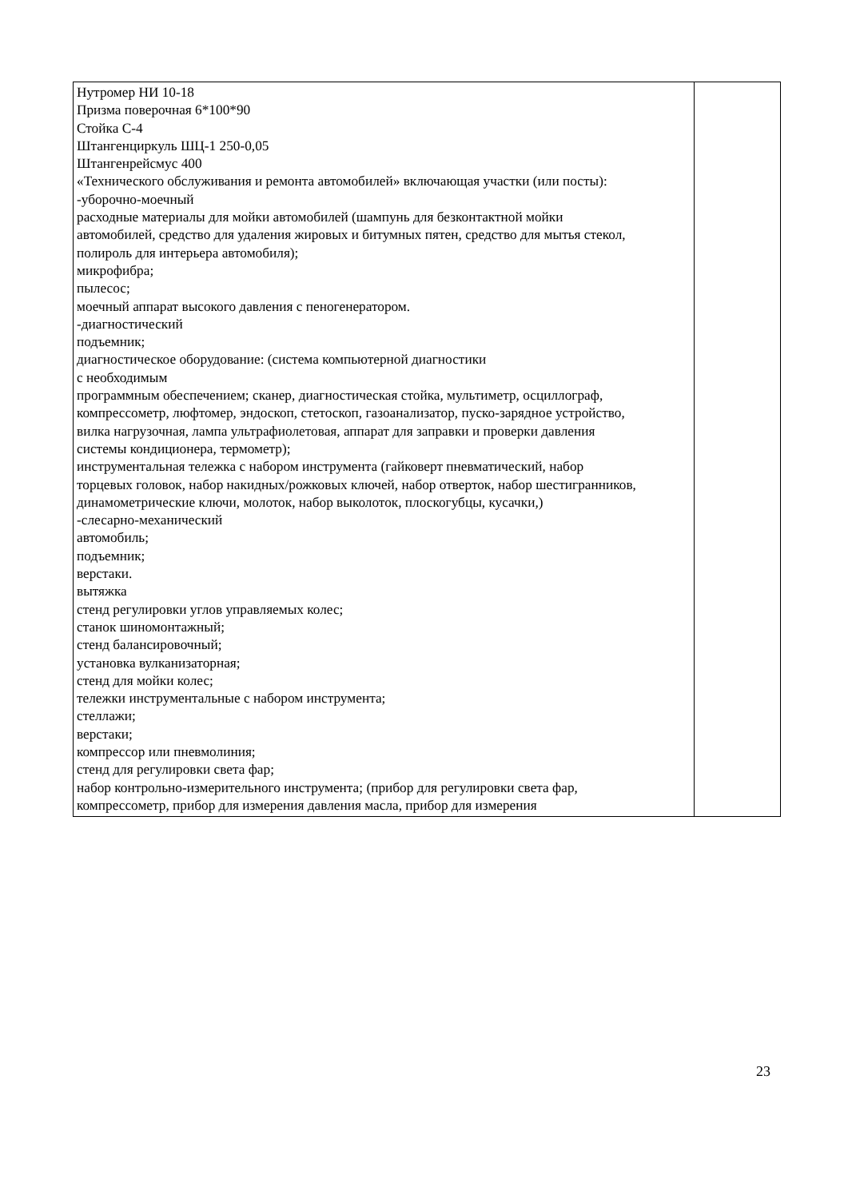| Нутромер НИ 10-18 Призма поверочная 6*100*90 Стойка С-4 Штангенциркуль ШЦ-1 250-0,05 Штангенрейсмус 400 «Технического обслуживания и ремонта автомобилей» включающая участки (или посты): -уборочно-моечный расходные материалы для мойки автомобилей (шампунь для безконтактной мойки автомобилей, средство для удаления жировых и битумных пятен, средство для мытья стекол, полироль для интерьера автомобиля); микрофибра; пылесос; моечный аппарат высокого давления с пеногенератором. -диагностический подъемник; диагностическое оборудование: (система компьютерной диагностики с необходимым программным обеспечением; сканер, диагностическая стойка, мультиметр, осциллограф, компрессометр, люфтомер, эндоскоп, стетоскоп, газоанализатор, пуско-зарядное устройство, вилка нагрузочная, лампа ультрафиолетовая, аппарат для заправки и проверки давления системы кондиционера, термометр); инструментальная тележка с набором инструмента (гайковерт пневматический, набор торцевых головок, набор накидных/рожковых ключей, набор отверток, набор шестигранников, динамометрические ключи, молоток, набор выколоток, плоскогубцы, кусачки,) -слесарно-механический автомобиль; подъемник; верстаки. вытяжка стенд регулировки углов управляемых колес; станок шиномонтажный; стенд балансировочный; установка вулканизаторная; стенд для мойки колес; тележки инструментальные с набором инструмента; стеллажи; верстаки; компрессор или пневмолиния; стенд для регулировки света фар; набор контрольно-измерительного инструмента; (прибор для регулировки света фар, компрессометр, прибор для измерения давления масла, прибор для измерения | |
23